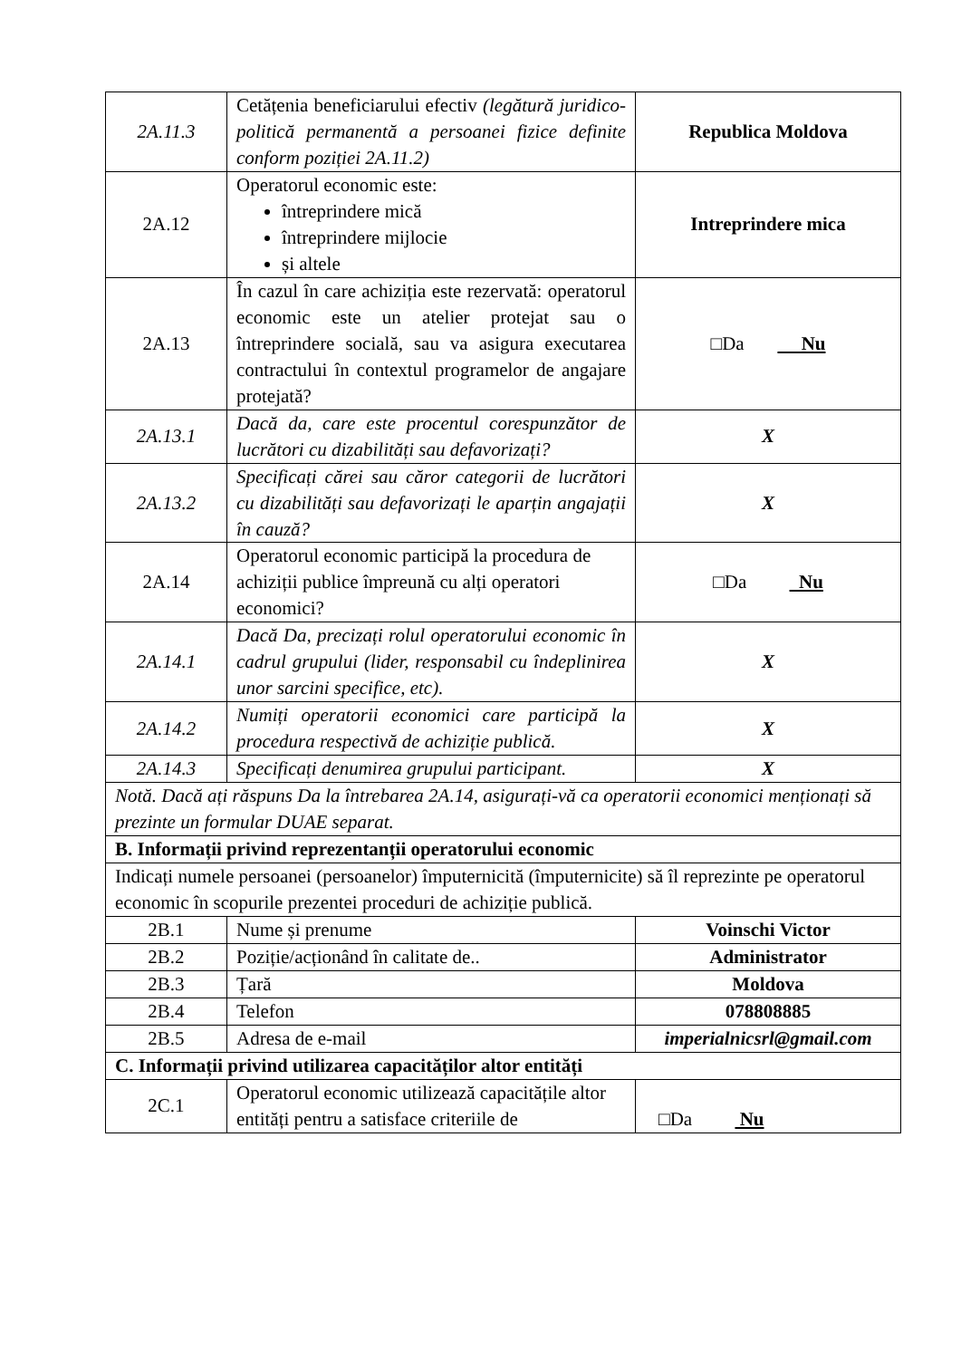| 2A.11.3 | Cetățenia beneficiarului efectiv (legătură juridico-politică permanentă a persoanei fizice definite conform poziției 2A.11.2) | Republica Moldova |
| 2A.12 | Operatorul economic este: întreprindere mică întreprindere mijlocie și altele | Intreprindere mica |
| 2A.13 | În cazul în care achiziția este rezervată: operatorul economic este un atelier protejat sau o întreprindere socială, sau va asigura executarea contractului în contextul programelor de angajare protejată? | □Da Nu |
| 2A.13.1 | Dacă da, care este procentul corespunzător de lucrători cu dizabilități sau defavorizați? | X |
| 2A.13.2 | Specificați cărei sau căror categorii de lucrători cu dizabilități sau defavorizați le aparțin angajații în cauză? | X |
| 2A.14 | Operatorul economic participă la procedura de achiziții publice împreună cu alți operatori economici? | □Da Nu |
| 2A.14.1 | Dacă Da, precizați rolul operatorului economic în cadrul grupului (lider, responsabil cu îndeplinirea unor sarcini specifice, etc). | X |
| 2A.14.2 | Numiți operatorii economici care participă la procedura respectivă de achiziție publică. | X |
| 2A.14.3 | Specificați denumirea grupului participant. | X |
| Notă. Dacă ați răspuns Da la întrebarea 2A.14, asigurați-vă ca operatorii economici menționați să prezinte un formular DUAE separat. | | |
| B. Informații privind reprezentanții operatorului economic | | |
| Indicați numele persoanei (persoanelor) împuternicită (împuternicite) să îl reprezinte pe operatorul economic în scopurile prezentei proceduri de achiziție publică. | | |
| 2B.1 | Nume și prenume | Voinschi Victor |
| 2B.2 | Poziție/acționând în calitate de.. | Administrator |
| 2B.3 | Țară | Moldova |
| 2B.4 | Telefon | 078808885 |
| 2B.5 | Adresa de e-mail | imperialnicsrl@gmail.com |
| C. Informații privind utilizarea capacităților altor entități | | |
| 2C.1 | Operatorul economic utilizează capacitățile altor entități pentru a satisface criteriile de | □Da Nu |